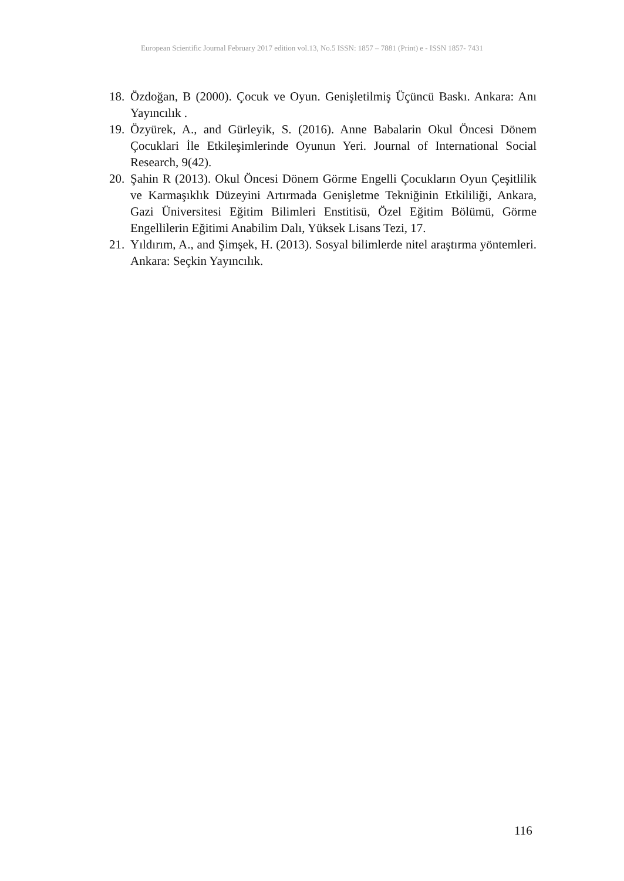European Scientific Journal February 2017 edition vol.13, No.5 ISSN: 1857 – 7881 (Print) e - ISSN 1857- 7431
18. Özdoğan, B (2000). Çocuk ve Oyun. Genişletilmiş Üçüncü Baskı. Ankara: Anı Yayıncılık .
19. Özyürek, A., and Gürleyik, S. (2016). Anne Babalarin Okul Öncesi Dönem Çocuklari İle Etkileşimlerinde Oyunun Yeri. Journal of International Social Research, 9(42).
20. Şahin R (2013). Okul Öncesi Dönem Görme Engelli Çocukların Oyun Çeşitlilik ve Karmaşıklık Düzeyini Artırmada Genişletme Tekniğinin Etkililiği, Ankara, Gazi Üniversitesi Eğitim Bilimleri Enstitisü, Özel Eğitim Bölümü, Görme Engellilerin Eğitimi Anabilim Dalı, Yüksek Lisans Tezi, 17.
21. Yıldırım, A., and Şimşek, H. (2013). Sosyal bilimlerde nitel araştırma yöntemleri. Ankara: Seçkin Yayıncılık.
116